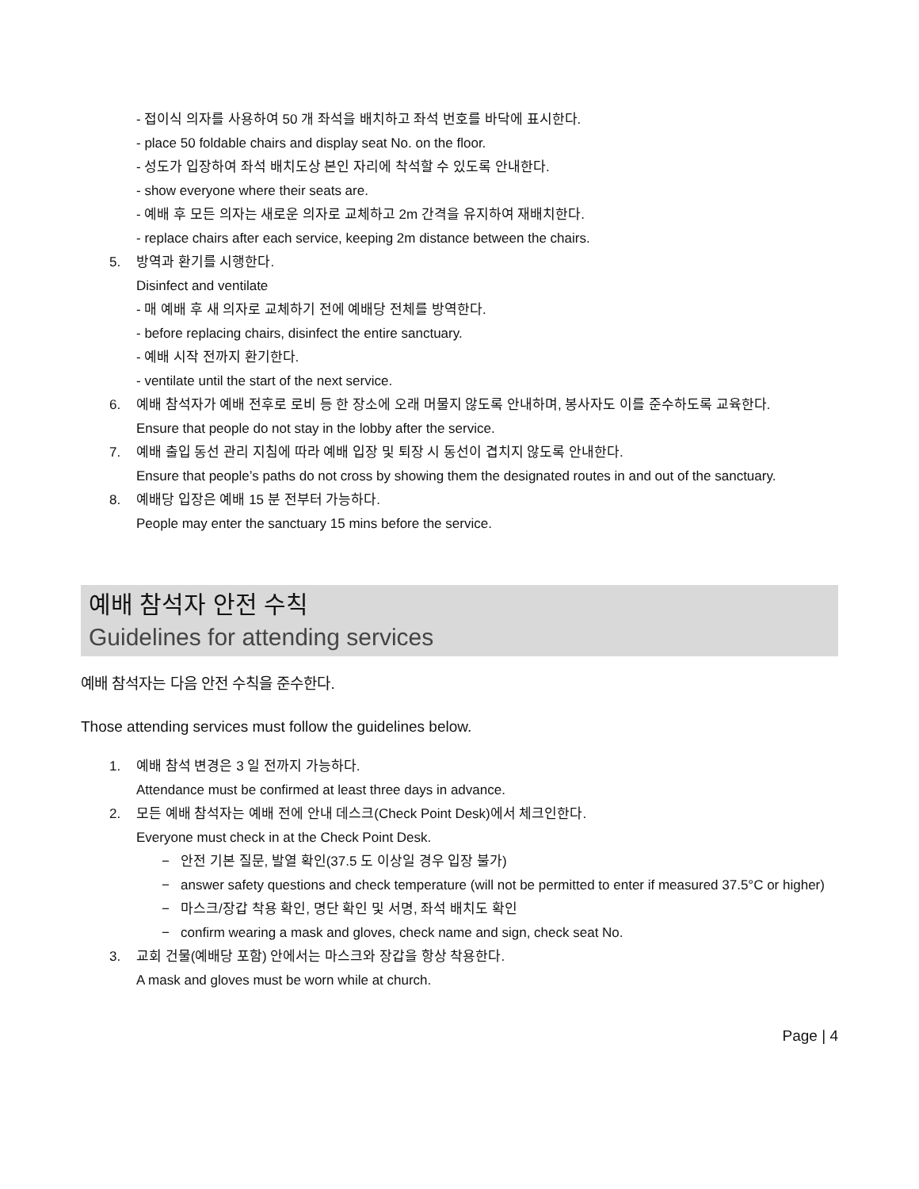- 접이식 의자를 사용하여 50 개 좌석을 배치하고 좌석 번호를 바닥에 표시한다.
- place 50 foldable chairs and display seat No. on the floor.
- 성도가 입장하여 좌석 배치도상 본인 자리에 착석할 수 있도록 안내한다.
- show everyone where their seats are.
- 예배 후 모든 의자는 새로운 의자로 교체하고 2m 간격을 유지하여 재배치한다.
- replace chairs after each service, keeping 2m distance between the chairs.
5. 방역과 환기를 시행한다.
Disinfect and ventilate
- 매 예배 후 새 의자로 교체하기 전에 예배당 전체를 방역한다.
- before replacing chairs, disinfect the entire sanctuary.
- 예배 시작 전까지 환기한다.
- ventilate until the start of the next service.
6. 예배 참석자가 예배 전후로 로비 등 한 장소에 오래 머물지 않도록 안내하며, 봉사자도 이를 준수하도록 교육한다.
Ensure that people do not stay in the lobby after the service.
7. 예배 출입 동선 관리 지침에 따라 예배 입장 및 퇴장 시 동선이 겹치지 않도록 안내한다.
Ensure that people’s paths do not cross by showing them the designated routes in and out of the sanctuary.
8. 예배당 입장은 예배 15 분 전부터 가능하다.
People may enter the sanctuary 15 mins before the service.
예배 참석자 안전 수칙
Guidelines for attending services
예배 참석자는 다음 안전 수칙을 준수한다.
Those attending services must follow the guidelines below.
1. 예배 참석 변경은 3 일 전까지 가능하다.
Attendance must be confirmed at least three days in advance.
2. 모든 예배 참석자는 예배 전에 안내 데스크(Check Point Desk)에서 체크인한다.
Everyone must check in at the Check Point Desk.
− 안전 기본 질문, 발열 확인(37.5 도 이상일 경우 입장 불가)
− answer safety questions and check temperature (will not be permitted to enter if measured 37.5°C or higher)
− 마스크/장갑 착용 확인, 명단 확인 및 서명, 좌석 배치도 확인
− confirm wearing a mask and gloves, check name and sign, check seat No.
3. 교회 건물(예배당 포함) 안에서는 마스크와 장갑을 항상 착용한다.
A mask and gloves must be worn while at church.
Page | 4